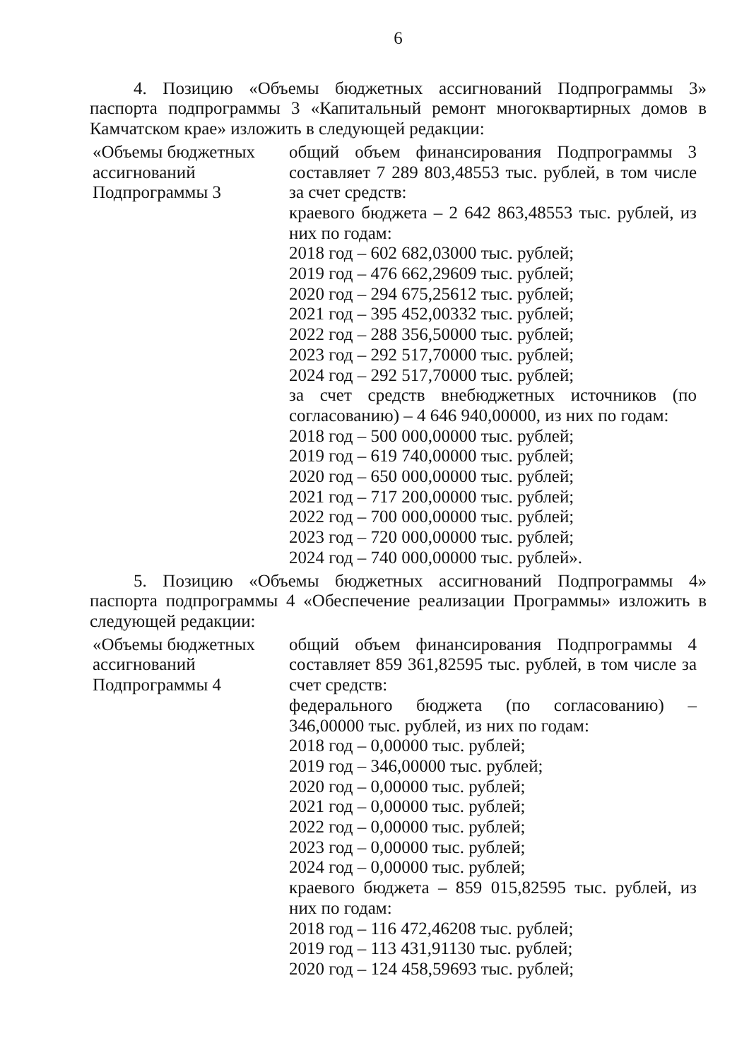6
4. Позицию «Объемы бюджетных ассигнований Подпрограммы 3» паспорта подпрограммы 3 «Капитальный ремонт многоквартирных домов в Камчатском крае» изложить в следующей редакции:
| «Объемы бюджетных ассигнований Подпрограммы 3 | общий объем финансирования Подпрограммы 3 составляет 7 289 803,48553 тыс. рублей, в том числе за счет средств: краевого бюджета – 2 642 863,48553 тыс. рублей, из них по годам: 2018 год – 602 682,03000 тыс. рублей; 2019 год – 476 662,29609 тыс. рублей; 2020 год – 294 675,25612 тыс. рублей; 2021 год – 395 452,00332 тыс. рублей; 2022 год – 288 356,50000 тыс. рублей; 2023 год – 292 517,70000 тыс. рублей; 2024 год – 292 517,70000 тыс. рублей; за счет средств внебюджетных источников (по согласованию) – 4 646 940,00000, из них по годам: 2018 год – 500 000,00000 тыс. рублей; 2019 год – 619 740,00000 тыс. рублей; 2020 год – 650 000,00000 тыс. рублей; 2021 год – 717 200,00000 тыс. рублей; 2022 год – 700 000,00000 тыс. рублей; 2023 год – 720 000,00000 тыс. рублей; 2024 год – 740 000,00000 тыс. рублей». |
5. Позицию «Объемы бюджетных ассигнований Подпрограммы 4» паспорта подпрограммы 4 «Обеспечение реализации Программы» изложить в следующей редакции:
| «Объемы бюджетных ассигнований Подпрограммы 4 | общий объем финансирования Подпрограммы 4 составляет 859 361,82595 тыс. рублей, в том числе за счет средств: федерального бюджета (по согласованию) – 346,00000 тыс. рублей, из них по годам: 2018 год – 0,00000 тыс. рублей; 2019 год – 346,00000 тыс. рублей; 2020 год – 0,00000 тыс. рублей; 2021 год – 0,00000 тыс. рублей; 2022 год – 0,00000 тыс. рублей; 2023 год – 0,00000 тыс. рублей; 2024 год – 0,00000 тыс. рублей; краевого бюджета – 859 015,82595 тыс. рублей, из них по годам: 2018 год – 116 472,46208 тыс. рублей; 2019 год – 113 431,91130 тыс. рублей; 2020 год – 124 458,59693 тыс. рублей; |